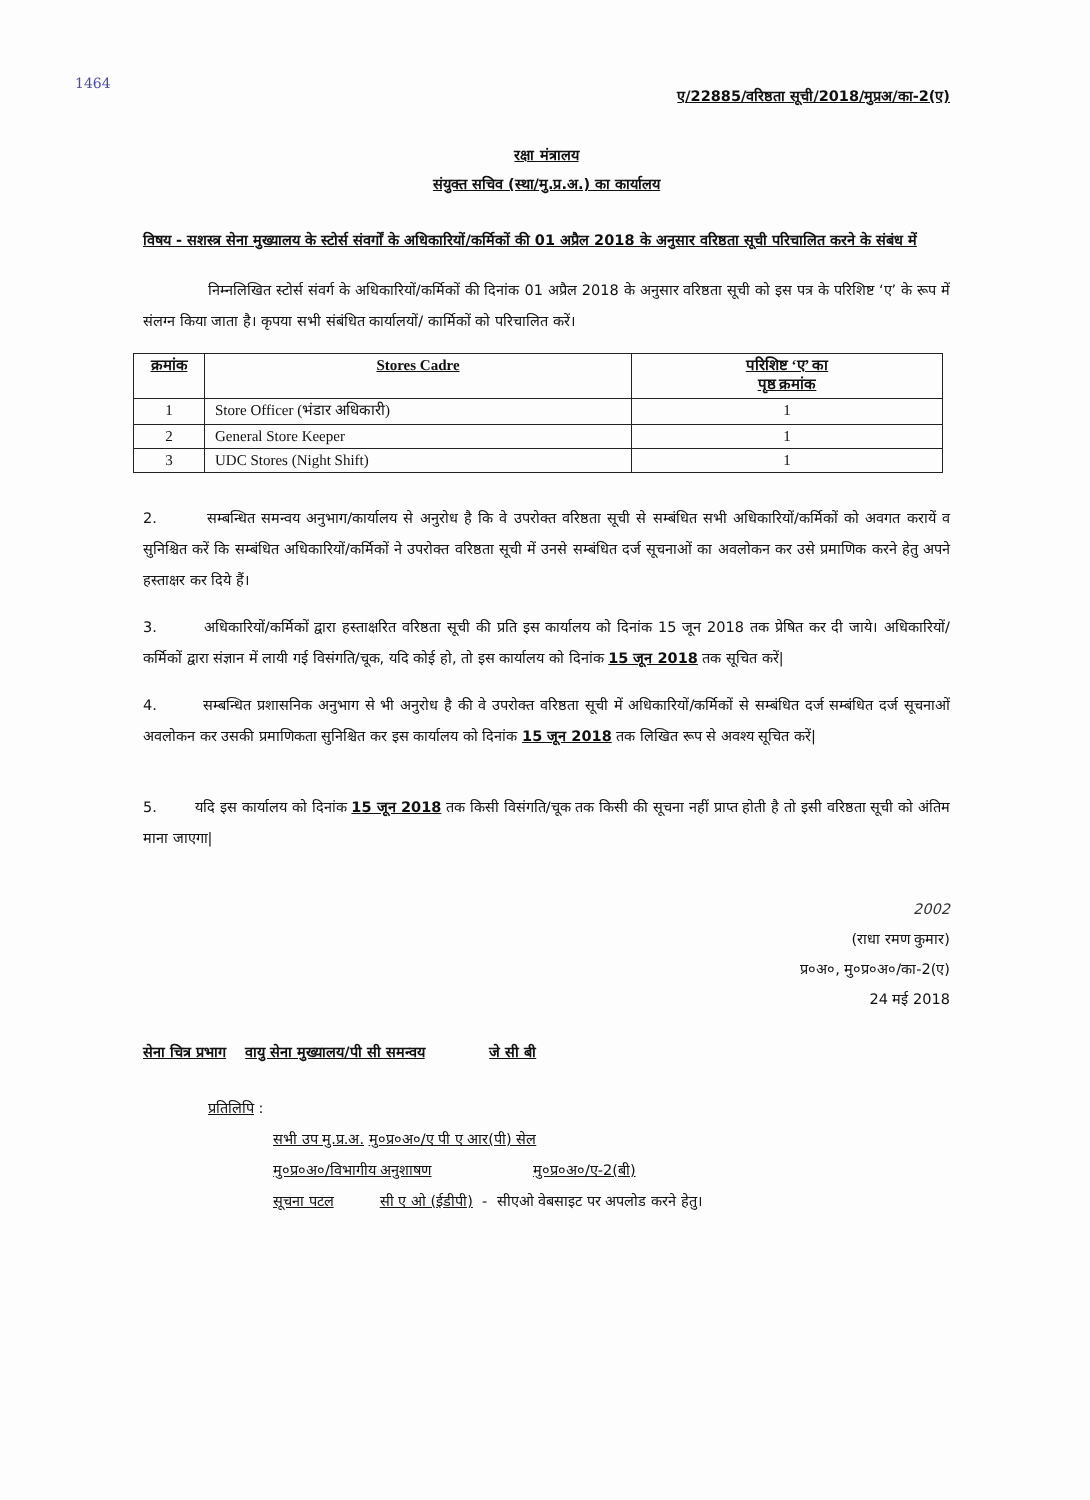1464
ए/22885/वरिष्ठता सूची/2018/मुप्रअ/का-2(ए)
रक्षा मंत्रालय
संयुक्त सचिव (स्था/मु.प्र.अ.) का कार्यालय
विषय - सशस्त्र सेना मुख्यालय के स्टोर्स संवर्गों के अधिकारियों/कर्मिकों की 01 अप्रैल 2018 के अनुसार वरिष्ठता सूची परिचालित करने के संबंध में
निम्नलिखित स्टोर्स संवर्ग के अधिकारियों/कर्मिकों की दिनांक 01 अप्रैल 2018 के अनुसार वरिष्ठता सूची को इस पत्र के परिशिष्ट ‘ए’ के रूप में संलग्न किया जाता है। कृपया सभी संबंधित कार्यालयों/ कार्मिकों को परिचालित करें।
| क्रमांक | Stores Cadre | परिशिष्ट ‘ए’ का पृष्ठ क्रमांक |
| --- | --- | --- |
| 1 | Store Officer (भंडार अधिकारी) | 1 |
| 2 | General Store Keeper | 1 |
| 3 | UDC Stores (Night Shift) | 1 |
2. सम्बन्धित समन्वय अनुभाग/कार्यालय से अनुरोध है कि वे उपरोक्त वरिष्ठता सूची से सम्बंधित सभी अधिकारियों/कर्मिकों को अवगत करायें व सुनिश्चित करें कि सम्बंधित अधिकारियों/कर्मिकों ने उपरोक्त वरिष्ठता सूची में उनसे सम्बंधित दर्ज सूचनाओं का अवलोकन कर उसे प्रमाणिक करने हेतु अपने हस्ताक्षर कर दिये हैं।
3. अधिकारियों/कर्मिकों द्वारा हस्ताक्षरित वरिष्ठता सूची की प्रति इस कार्यालय को दिनांक 15 जून 2018 तक प्रेषित कर दी जाये। अधिकारियों/कर्मिकों द्वारा संज्ञान में लायी गई विसंगति/चूक, यदि कोई हो, तो इस कार्यालय को दिनांक 15 जून 2018 तक सूचित करें|
4. सम्बन्धित प्रशासनिक अनुभाग से भी अनुरोध है की वे उपरोक्त वरिष्ठता सूची में अधिकारियों/कर्मिकों से सम्बंधित दर्ज सम्बंधित दर्ज सूचनाओं अवलोकन कर उसकी प्रमाणिकता सुनिश्चित कर इस कार्यालय को दिनांक 15 जून 2018 तक लिखित रूप से अवश्य सूचित करें|
5. यदि इस कार्यालय को दिनांक 15 जून 2018 तक किसी विसंगति/चूक तक किसी की सूचना नहीं प्राप्त होती है तो इसी वरिष्ठता सूची को अंतिम माना जाएगा|
2002
(राधा रमण कुमार)
प्र०अ०, मु०प्र०अ०/का-2(ए)
24 मई 2018
सेना चित्र प्रभाग वायु सेना मुख्यालय/पी सी समन्वय जे सी बी
प्रतिलिपि :
सभी उप मु.प्र.अ. मु०प्र०अ०/ए पी ए आर(पी) सेल
मु०प्र०अ०/विभागीय अनुशाषण मु०प्र०अ०/ए-2(बी)
सूचना पटल सी ए ओ (ईडीपी) - सीएओ वेबसाइट पर अपलोड करने हेतु।